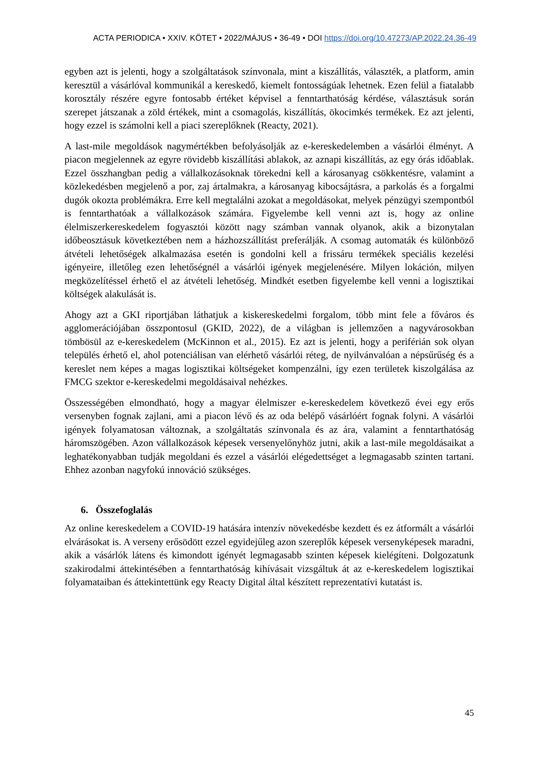ACTA PERIODICA • XXIV. KÖTET • 2022/MÁJUS • 36-49 • DOI https://doi.org/10.47273/AP.2022.24.36-49
egyben azt is jelenti, hogy a szolgáltatások színvonala, mint a kiszállítás, választék, a platform, amin keresztül a vásárlóval kommunikál a kereskedő, kiemelt fontosságúak lehetnek. Ezen felül a fiatalabb korosztály részére egyre fontosabb értéket képvisel a fenntarthatóság kérdése, választásuk során szerepet játszanak a zöld értékek, mint a csomagolás, kiszállítás, ökocimkés termékek. Ez azt jelenti, hogy ezzel is számolni kell a piaci szereplőknek (Reacty, 2021).
A last-mile megoldások nagymértékben befolyásolják az e-kereskedelemben a vásárlói élményt. A piacon megjelennek az egyre rövidebb kiszállítási ablakok, az aznapi kiszállítás, az egy órás időablak. Ezzel összhangban pedig a vállalkozásoknak törekedni kell a károsanyag csökkentésre, valamint a közlekedésben megjelenő a por, zaj ártalmakra, a károsanyag kibocsájtásra, a parkolás és a forgalmi dugók okozta problémákra. Erre kell megtalálni azokat a megoldásokat, melyek pénzügyi szempontból is fenntarthatóak a vállalkozások számára. Figyelembe kell venni azt is, hogy az online élelmiszerkereskedelem fogyasztói között nagy számban vannak olyanok, akik a bizonytalan időbeosztásuk következtében nem a házhozszállítást preferálják. A csomag automaták és különböző átvételi lehetőségek alkalmazása esetén is gondolni kell a frissáru termékek speciális kezelési igényeire, illetőleg ezen lehetőségnél a vásárlói igények megjelenésére. Milyen lokáción, milyen megközelítéssel érhető el az átvételi lehetőség. Mindkét esetben figyelembe kell venni a logisztikai költségek alakulását is.
Ahogy azt a GKI riportjában láthatjuk a kiskereskedelmi forgalom, több mint fele a főváros és agglomerációjában összpontosul (GKID, 2022), de a világban is jellemzően a nagyvárosokban tömbösül az e-kereskedelem (McKinnon et al., 2015). Ez azt is jelenti, hogy a periférián sok olyan település érhető el, ahol potenciálisan van elérhető vásárlói réteg, de nyilvánvalóan a népsűrűség és a kereslet nem képes a magas logisztikai költségeket kompenzálni, így ezen területek kiszolgálása az FMCG szektor e-kereskedelmi megoldásaival nehézkes.
Összességében elmondható, hogy a magyar élelmiszer e-kereskedelem következő évei egy erős versenyben fognak zajlani, ami a piacon lévő és az oda belépő vásárlóért fognak folyni. A vásárlói igények folyamatosan változnak, a szolgáltatás színvonala és az ára, valamint a fenntarthatóság háromszögében. Azon vállalkozások képesek versenyelőnyhöz jutni, akik a last-mile megoldásaikat a leghatékonyabban tudják megoldani és ezzel a vásárlói elégedettséget a legmagasabb szinten tartani. Ehhez azonban nagyfokú innováció szükséges.
6. Összefoglalás
Az online kereskedelem a COVID-19 hatására intenzív növekedésbe kezdett és ez átformált a vásárlói elvárásokat is. A verseny erősödött ezzel egyidejűleg azon szereplők képesek versenyképesek maradni, akik a vásárlók látens és kimondott igényét legmagasabb szinten képesek kielégíteni. Dolgozatunk szakirodalmi áttekintésében a fenntarthatóság kihívásait vizsgáltuk át az e-kereskedelem logisztikai folyamataiban és áttekintettünk egy Reacty Digital által készített reprezentatívi kutatást is.
45